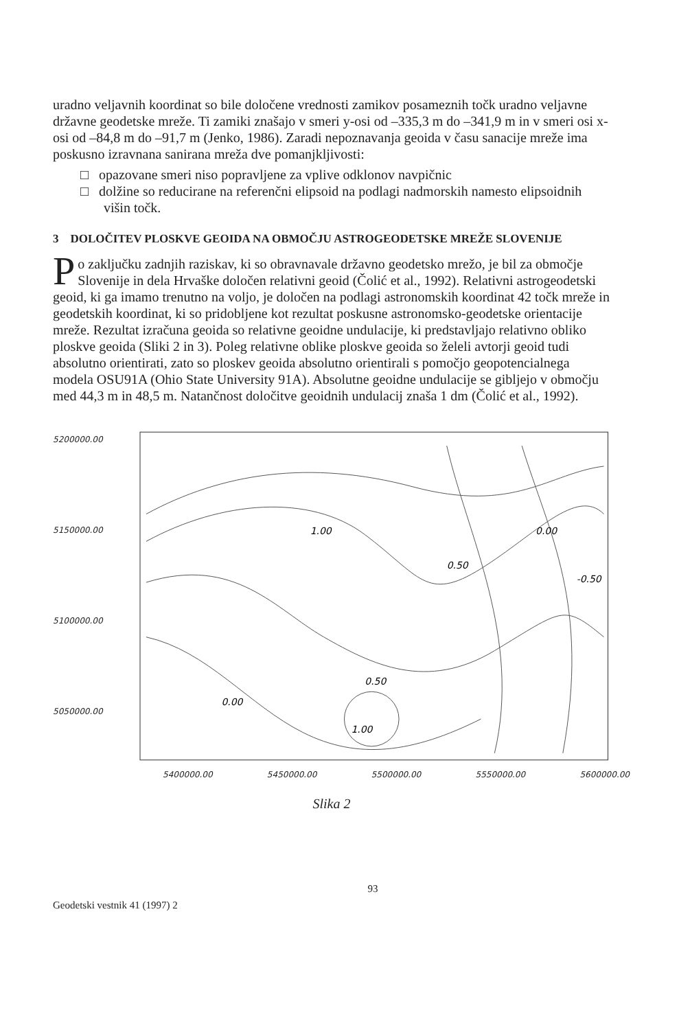uradno veljavnih koordinat so bile določene vrednosti zamikov posameznih točk uradno veljavne državne geodetske mreže. Ti zamiki znašajo v smeri y-osi od –335,3 m do –341,9 m in v smeri osi x-osi od –84,8 m do –91,7 m (Jenko, 1986). Zaradi nepoznavanja geoida v času sanacije mreže ima poskusno izravnana sanirana mreža dve pomanjkljivosti:
□ opazovane smeri niso popravljene za vplive odklonov navpičnic
□ dolžine so reducirane na referenčni elipsoid na podlagi nadmorskih namesto elipsoidnih višin točk.
3 DOLOČITEV PLOSKVE GEOIDA NA OBMOČJU ASTROGEODETSKE MREŽE SLOVENIJE
Po zaključku zadnjih raziskav, ki so obravnavale državno geodetsko mrežo, je bil za območje Slovenije in dela Hrvaške določen relativni geoid (Čolić et al., 1992). Relativni astrogeodetski geoid, ki ga imamo trenutno na voljo, je določen na podlagi astronomskih koordinat 42 točk mreže in geodetskih koordinat, ki so pridobljene kot rezultat poskusne astronomsko-geodetske orientacije mreže. Rezultat izračuna geoida so relativne geoidne undulacije, ki predstavljajo relativno obliko ploskve geoida (Sliki 2 in 3). Poleg relativne oblike ploskve geoida so želeli avtorji geoid tudi absolutno orientirati, zato so ploskev geoida absolutno orientirali s pomočjo geopotencialnega modela OSU91A (Ohio State University 91A). Absolutne geoidne undulacije se gibljejo v območju med 44,3 m in 48,5 m. Natančnost določitve geoidnih undulacij znaša 1 dm (Čolić et al., 1992).
5200000.00
5150000.00
5100000.00
5050000.00
1.00
0.50
0.50
1.00
0.00
-0.50
0.00
5400000.00 5450000.00 5500000.00 5550000.00 5600000.00
Slika 2
93
Geodetski vestnik 41 (1997) 2